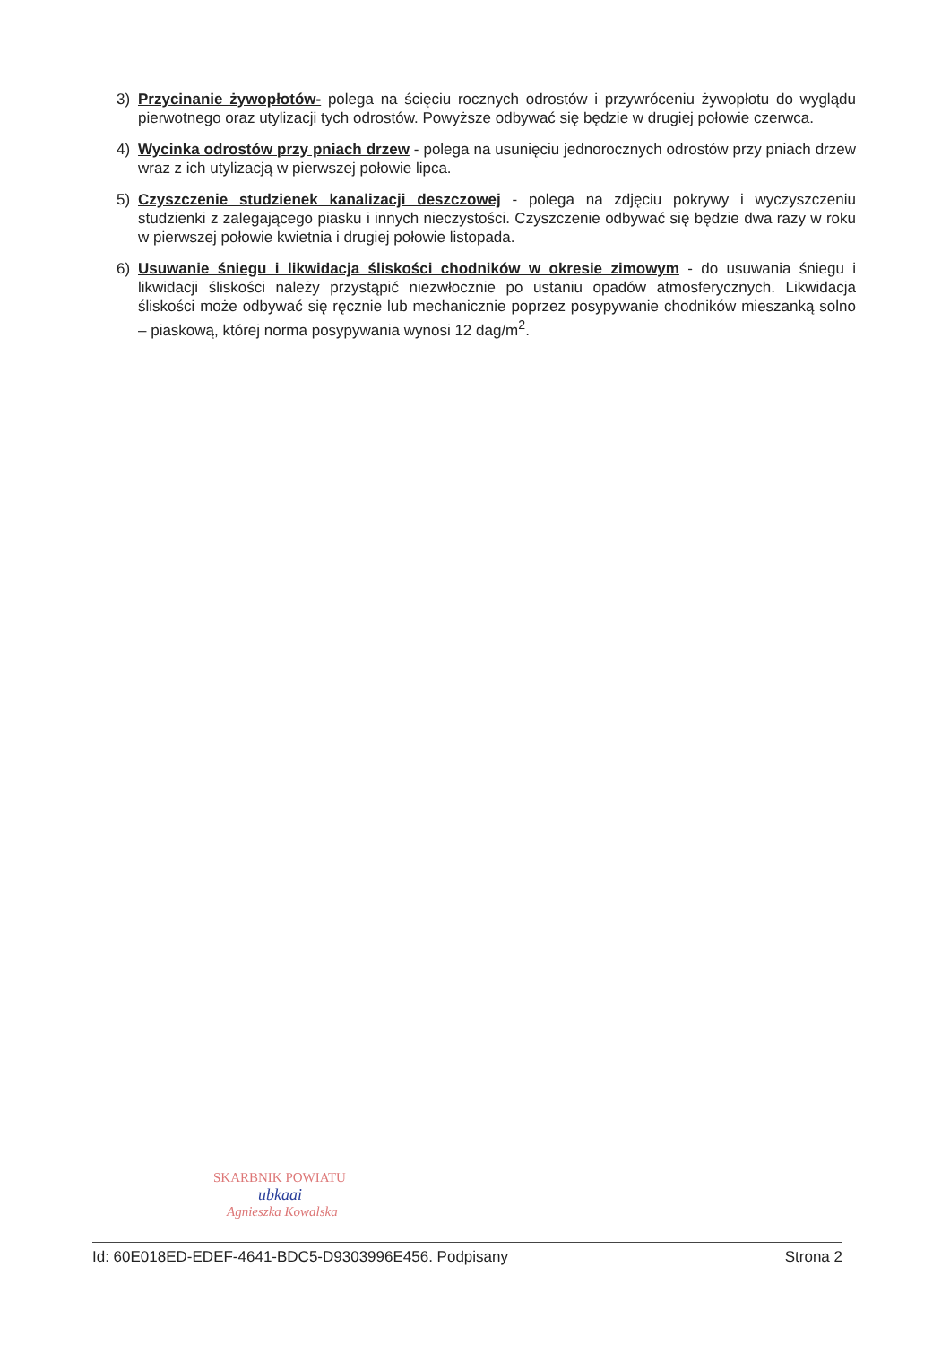3) Przycinanie żywopłotów- polega na ścięciu rocznych odrostów i przywróceniu żywopłotu do wyglądu pierwotnego oraz utylizacji tych odrostów. Powyższe odbywać się będzie w drugiej połowie czerwca.
4) Wycinka odrostów przy pniach drzew - polega na usunięciu jednorocznych odrostów przy pniach drzew wraz z ich utylizacją w pierwszej połowie lipca.
5) Czyszczenie studzienek kanalizacji deszczowej - polega na zdjęciu pokrywy i wyczyszczeniu studzienki z zalegającego piasku i innych nieczystości. Czyszczenie odbywać się będzie dwa razy w roku w pierwszej połowie kwietnia i drugiej połowie listopada.
6) Usuwanie śniegu i likwidacja śliskości chodników w okresie zimowym - do usuwania śniegu i likwidacji śliskości należy przystąpić niezwłocznie po ustaniu opadów atmosferycznych. Likwidacja śliskości może odbywać się ręcznie lub mechanicznie poprzez posypywanie chodników mieszanką solno – piaskową, której norma posypywania wynosi 12 dag/m<sup>2</sup>.
SKARBNIK POWIATU
ubkaai
Agnieszka Kowalska
Id: 60E018ED-EDEF-4641-BDC5-D9303996E456. Podpisany Strona 2